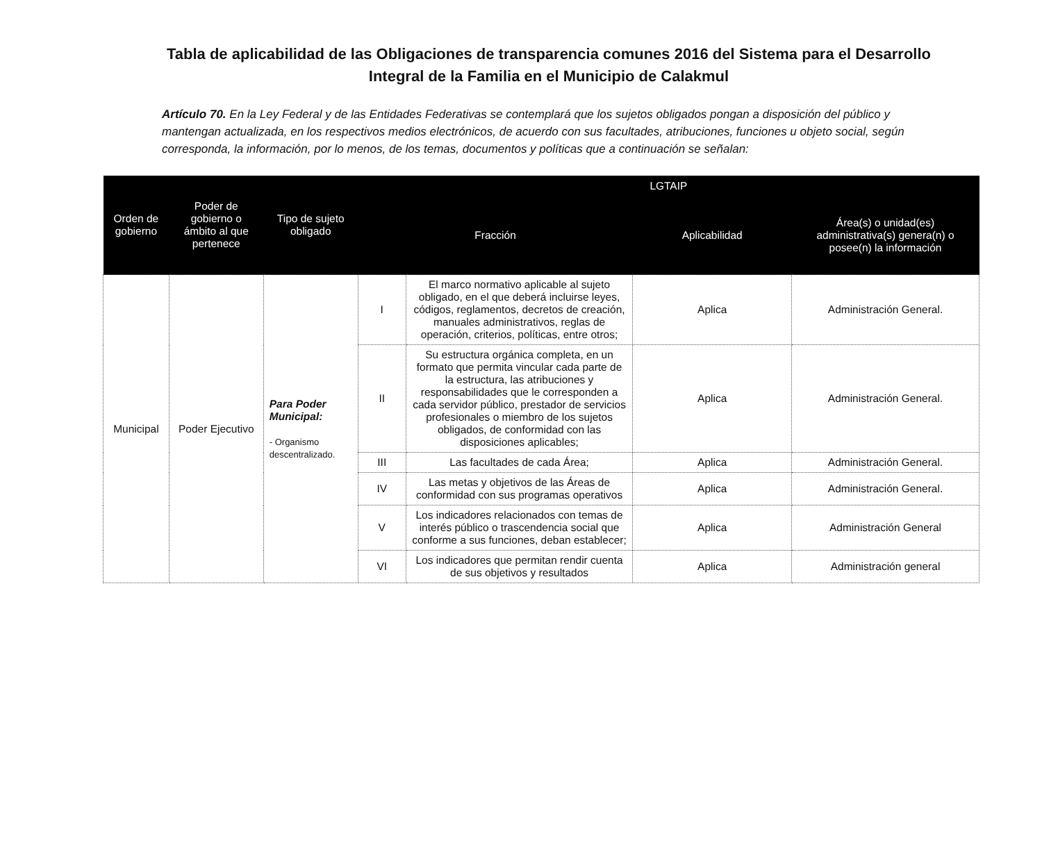Tabla de aplicabilidad de las Obligaciones de transparencia comunes 2016 del Sistema para el Desarrollo Integral de la Familia en el Municipio de Calakmul
Artículo 70. En la Ley Federal y de las Entidades Federativas se contemplará que los sujetos obligados pongan a disposición del público y mantengan actualizada, en los respectivos medios electrónicos, de acuerdo con sus facultades, atribuciones, funciones u objeto social, según corresponda, la información, por lo menos, de los temas, documentos y políticas que a continuación se señalan:
| Orden de gobierno | Poder de gobierno o ámbito al que pertenece | Tipo de sujeto obligado | LGTAIP | | | |
| --- | --- | --- | --- | --- | --- | --- |
| | | | Fracción | | Aplicabilidad | Área(s) o unidad(es) administrativa(s) genera(n) o posee(n) la información |
| Municipal | Poder Ejecutivo | Para Poder Municipal: - Organismo descentralizado. | I | El marco normativo aplicable al sujeto obligado, en el que deberá incluirse leyes, códigos, reglamentos, decretos de creación, manuales administrativos, reglas de operación, criterios, políticas, entre otros; | Aplica | Administración General. |
| | | | II | Su estructura orgánica completa, en un formato que permita vincular cada parte de la estructura, las atribuciones y responsabilidades que le corresponden a cada servidor público, prestador de servicios profesionales o miembro de los sujetos obligados, de conformidad con las disposiciones aplicables; | Aplica | Administración General. |
| | | | III | Las facultades de cada Área; | Aplica | Administración General. |
| | | | IV | Las metas y objetivos de las Áreas de conformidad con sus programas operativos | Aplica | Administración General. |
| | | | V | Los indicadores relacionados con temas de interés público o trascendencia social que conforme a sus funciones, deban establecer; | Aplica | Administración General |
| | | | VI | Los indicadores que permitan rendir cuenta de sus objetivos y resultados | Aplica | Administración general |